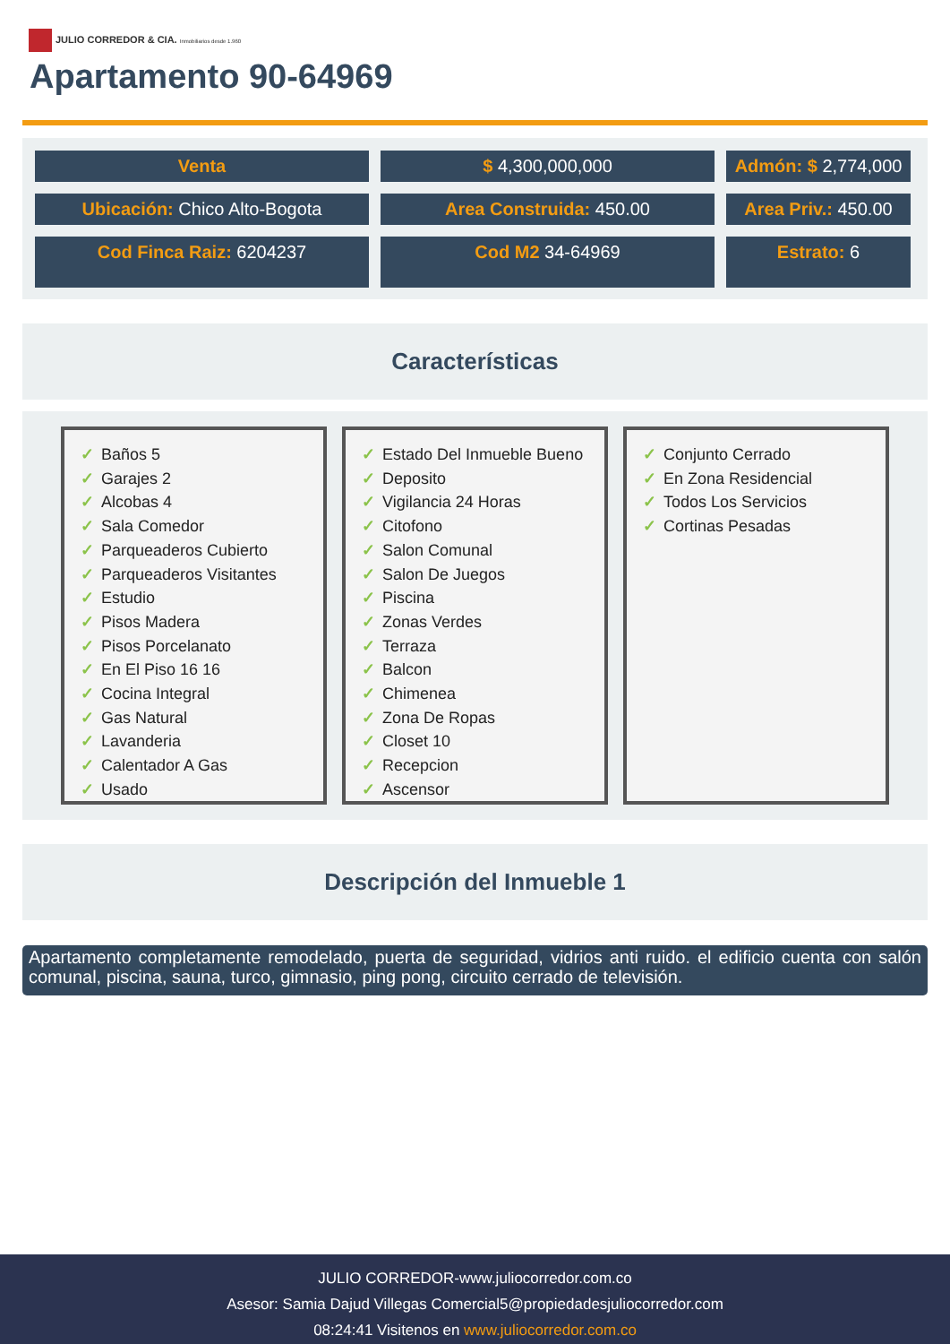JULIO CORREDOR & CIA. Inmobiliarios desde 1.960
Apartamento 90-64969
Venta
$ 4,300,000,000
Admón: $ 2,774,000
Ubicación: Chico Alto-Bogota
Area Construida: 450.00
Area Priv.: 450.00
Cod Finca Raiz: 6204237
Cod M2 34-64969
Estrato: 6
Características
✓ Baños 5
✓ Garajes 2
✓ Alcobas 4
✓ Sala Comedor
✓ Parqueaderos Cubierto
✓ Parqueaderos Visitantes
✓ Estudio
✓ Pisos Madera
✓ Pisos Porcelanato
✓ En El Piso 16 16
✓ Cocina Integral
✓ Gas Natural
✓ Lavanderia
✓ Calentador A Gas
✓ Usado
✓ Estado Del Inmueble Bueno
✓ Deposito
✓ Vigilancia 24 Horas
✓ Citofono
✓ Salon Comunal
✓ Salon De Juegos
✓ Piscina
✓ Zonas Verdes
✓ Terraza
✓ Balcon
✓ Chimenea
✓ Zona De Ropas
✓ Closet 10
✓ Recepcion
✓ Ascensor
✓ Conjunto Cerrado
✓ En Zona Residencial
✓ Todos Los Servicios
✓ Cortinas Pesadas
Descripción del Inmueble 1
Apartamento completamente remodelado, puerta de seguridad, vidrios anti ruido. el edificio cuenta con salón comunal, piscina, sauna, turco, gimnasio, ping pong, circuito cerrado de televisión.
JULIO CORREDOR-www.juliocorredor.com.co
Asesor: Samia Dajud Villegas Comercial5@propiedadesjuliocorredor.com
08:24:41 Visitenos en www.juliocorredor.com.co